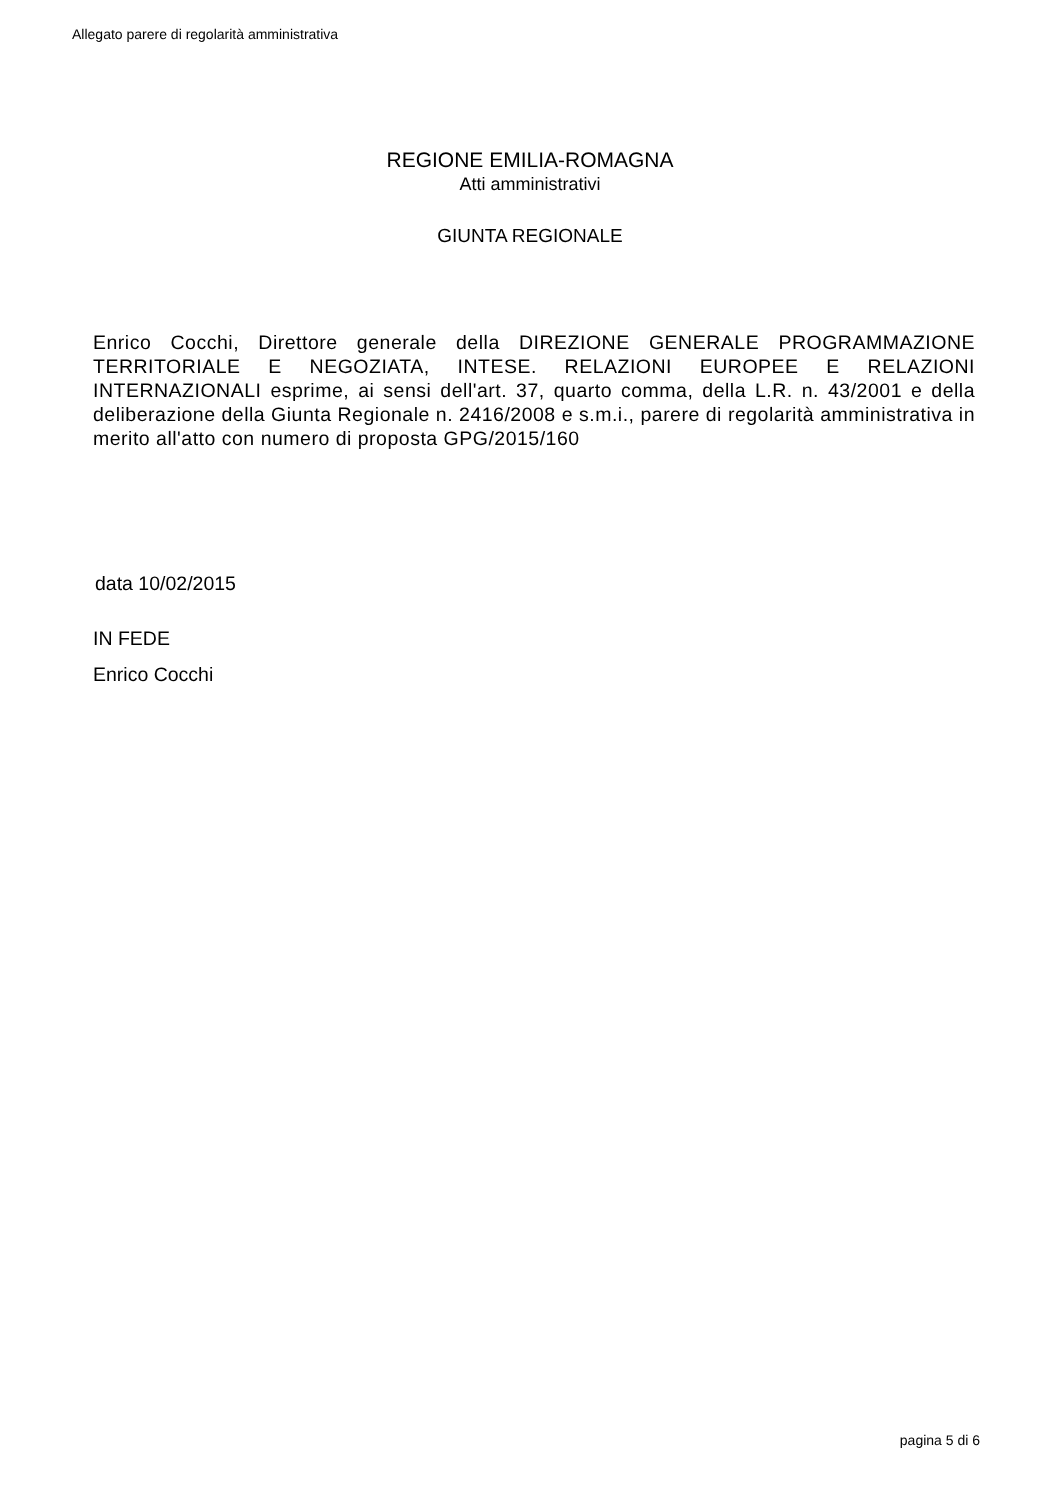Allegato parere di regolarità amministrativa
REGIONE EMILIA-ROMAGNA
Atti amministrativi
GIUNTA REGIONALE
Enrico Cocchi, Direttore generale della DIREZIONE GENERALE PROGRAMMAZIONE TERRITORIALE E NEGOZIATA, INTESE. RELAZIONI EUROPEE E RELAZIONI INTERNAZIONALI esprime, ai sensi dell'art. 37, quarto comma, della L.R. n. 43/2001 e della deliberazione della Giunta Regionale n. 2416/2008 e s.m.i., parere di regolarità amministrativa in merito all'atto con numero di proposta GPG/2015/160
data 10/02/2015
IN FEDE
Enrico Cocchi
pagina 5 di 6